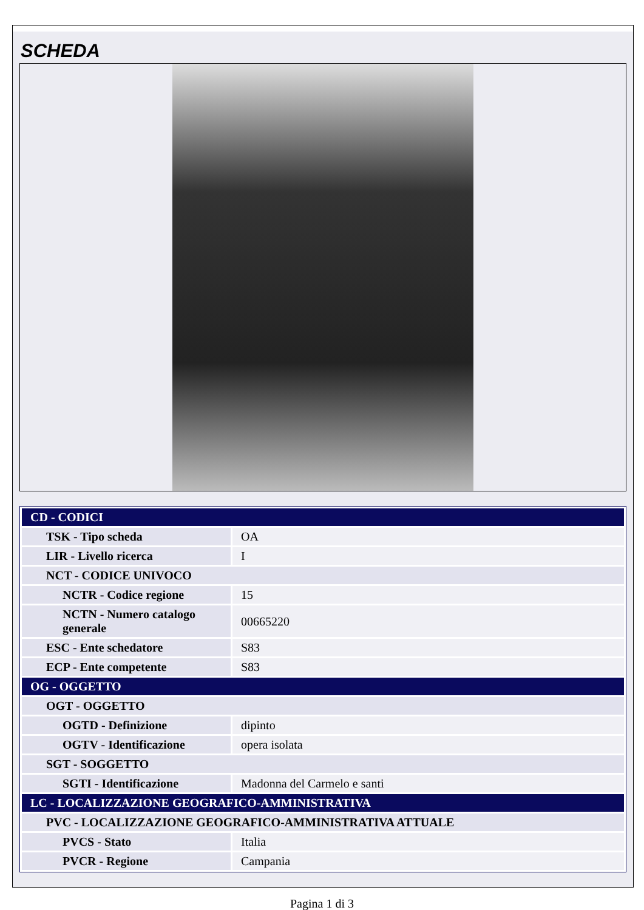SCHEDA
| CD - CODICI | |
| TSK - Tipo scheda | OA |
| LIR - Livello ricerca | I |
| NCT - CODICE UNIVOCO | |
| NCTR - Codice regione | 15 |
| NCTN - Numero catalogo generale | 00665220 |
| ESC - Ente schedatore | S83 |
| ECP - Ente competente | S83 |
| OG - OGGETTO | |
| OGT - OGGETTO | |
| OGTD - Definizione | dipinto |
| OGTV - Identificazione | opera isolata |
| SGT - SOGGETTO | |
| SGTI - Identificazione | Madonna del Carmelo e santi |
| LC - LOCALIZZAZIONE GEOGRAFICO-AMMINISTRATIVA | |
| PVC - LOCALIZZAZIONE GEOGRAFICO-AMMINISTRATIVA ATTUALE | |
| PVCS - Stato | Italia |
| PVCR - Regione | Campania |
Pagina 1 di 3